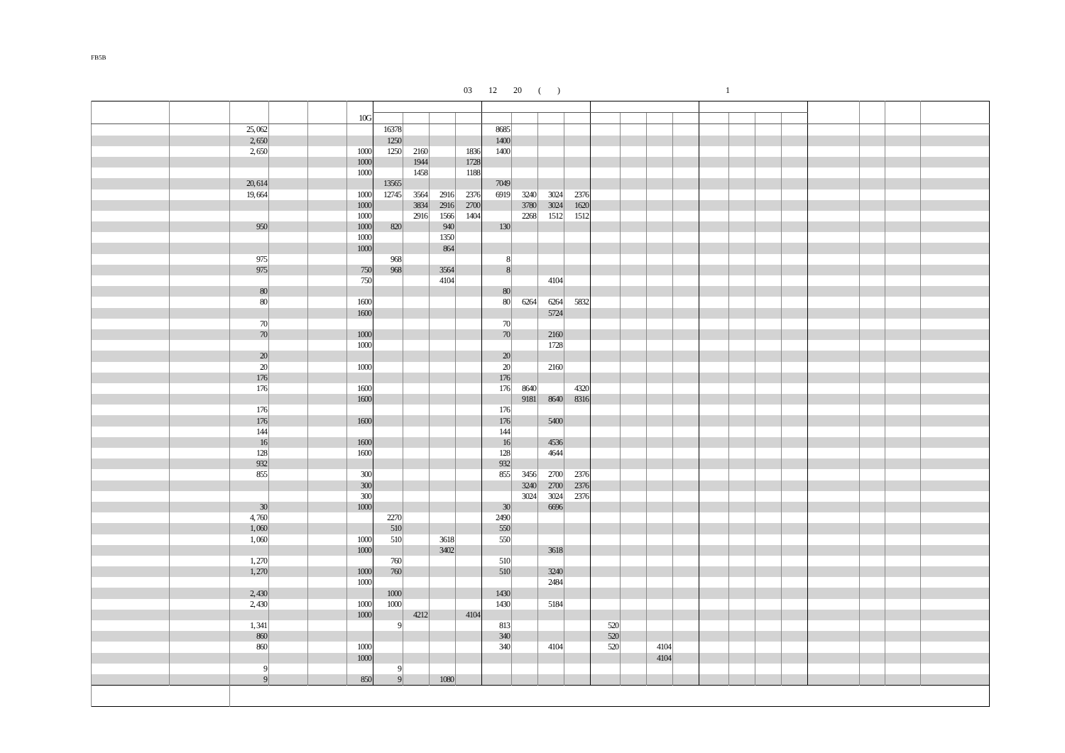FB5B
03 12 20 ( ) 1
| | | | | | 10G | | | | | | | | | | | | | | | | | | | | |
| --- | --- | --- | --- | --- | --- | --- | --- | --- | --- | --- | --- | --- | --- | --- | --- | --- | --- | --- | --- | --- | --- | --- | --- | --- | --- |
| | | 25, 062 | | | | 16378 | | | | 8685 | | | | | | | | | | | | | | | |
| | | 2, 650 | | | | 1250 | | | | 1400 | | | | | | | | | | | | | | | |
| | | 2, 650 | | | 1000 | 1250 | 2160 | | 1836 | 1400 | | | | | | | | | | | | | | | |
| | | | | | 1000 | | 1944 | | 1728 | | | | | | | | | | | | | | | | |
| | | | | | 1000 | | 1458 | | 1188 | | | | | | | | | | | | | | | | |
| | | 20, 614 | | | | 13565 | | | | 7049 | | | | | | | | | | | | | | | |
| | | 19, 664 | | | 1000 | 12745 | 3564 | 2916 | 2376 | 6919 | 3240 | 3024 | 2376 | | | | | | | | | | | | |
| | | | | | 1000 | | 3834 | 2916 | 2700 | | 3780 | 3024 | 1620 | | | | | | | | | | | | |
| | | | | | 1000 | | 2916 | 1566 | 1404 | | 2268 | 1512 | 1512 | | | | | | | | | | | | |
| | | 950 | | | 1000 | 820 | | 940 | | 130 | | | | | | | | | | | | | | | |
| | | | | | 1000 | | | 1350 | | | | | | | | | | | | | | | | | |
| | | | | | 1000 | | | 864 | | | | | | | | | | | | | | | | | |
| | | 975 | | | | 968 | | | | 8 | | | | | | | | | | | | | | | |
| | | 975 | | | 750 | 968 | | 3564 | | 8 | | | | | | | | | | | | | | | |
| | | | | | 750 | | | 4104 | | | | 4104 | | | | | | | | | | | | | |
| | | 80 | | | | | | | | 80 | | | | | | | | | | | | | | | |
| | | 80 | | | 1600 | | | | | 80 | 6264 | 6264 | 5832 | | | | | | | | | | | | |
| | | | | | 1600 | | | | | | | 5724 | | | | | | | | | | | | | |
| | | 70 | | | | | | | | 70 | | | | | | | | | | | | | | | |
| | | 70 | | | 1000 | | | | | 70 | | 2160 | | | | | | | | | | | | | |
| | | | | | 1000 | | | | | | | 1728 | | | | | | | | | | | | | |
| | | 20 | | | | | | | | 20 | | | | | | | | | | | | | | | |
| | | 20 | | | 1000 | | | | | 20 | | 2160 | | | | | | | | | | | | | |
| | | 176 | | | | | | | | 176 | | | | | | | | | | | | | | | |
| | | 176 | | | 1600 | | | | | 176 | 8640 | | 4320 | | | | | | | | | | | | |
| | | | | | 1600 | | | | | | 9181 | 8640 | 8316 | | | | | | | | | | | | |
| | | 176 | | | | | | | | 176 | | | | | | | | | | | | | | | |
| | | 176 | | | 1600 | | | | | 176 | | 5400 | | | | | | | | | | | | | |
| | | 144 | | | | | | | | 144 | | | | | | | | | | | | | | | |
| | | 16 | | | 1600 | | | | | 16 | | 4536 | | | | | | | | | | | | | |
| | | 128 | | | 1600 | | | | | 128 | | 4644 | | | | | | | | | | | | | |
| | | 932 | | | | | | | | 932 | | | | | | | | | | | | | | | |
| | | 855 | | | 300 | | | | | 855 | 3456 | 2700 | 2376 | | | | | | | | | | | | |
| | | | | | 300 | | | | | | 3240 | 2700 | 2376 | | | | | | | | | | | | |
| | | | | | 300 | | | | | | 3024 | 3024 | 2376 | | | | | | | | | | | | |
| | | 30 | | | 1000 | | | | | 30 | | 6696 | | | | | | | | | | | | | |
| | | 4, 760 | | | | 2270 | | | | 2490 | | | | | | | | | | | | | | | |
| | | 1, 060 | | | | 510 | | | | 550 | | | | | | | | | | | | | | | |
| | | 1, 060 | | | 1000 | 510 | | 3618 | | 550 | | | | | | | | | | | | | | | |
| | | | | | 1000 | | | 3402 | | | | 3618 | | | | | | | | | | | | | |
| | | 1, 270 | | | | 760 | | | | 510 | | | | | | | | | | | | | | | |
| | | 1, 270 | | | 1000 | 760 | | | | 510 | | 3240 | | | | | | | | | | | | | |
| | | | | | 1000 | | | | | | | 2484 | | | | | | | | | | | | | |
| | | 2, 430 | | | | 1000 | | | | 1430 | | | | | | | | | | | | | | | |
| | | 2, 430 | | | 1000 | 1000 | | | | 1430 | | 5184 | | | | | | | | | | | | | |
| | | | | | 1000 | | 4212 | | 4104 | | | | | | | | | | | | | | | | |
| | | 1, 341 | | | | 9 | | | | 813 | | | | 520 | | | | | | | | | | | |
| | | 860 | | | | | | | | 340 | | | | 520 | | | | | | | | | | | |
| | | 860 | | | 1000 | | | | | 340 | | 4104 | | 520 | | 4104 | | | | | | | | | |
| | | | | | 1000 | | | | | | | | | | | 4104 | | | | | | | | | |
| | | 9 | | | | 9 | | | | | | | | | | | | | | | | | | | |
| | | 9 | | | 850 | 9 | | 1080 | | | | | | | | | | | | | | | | | |